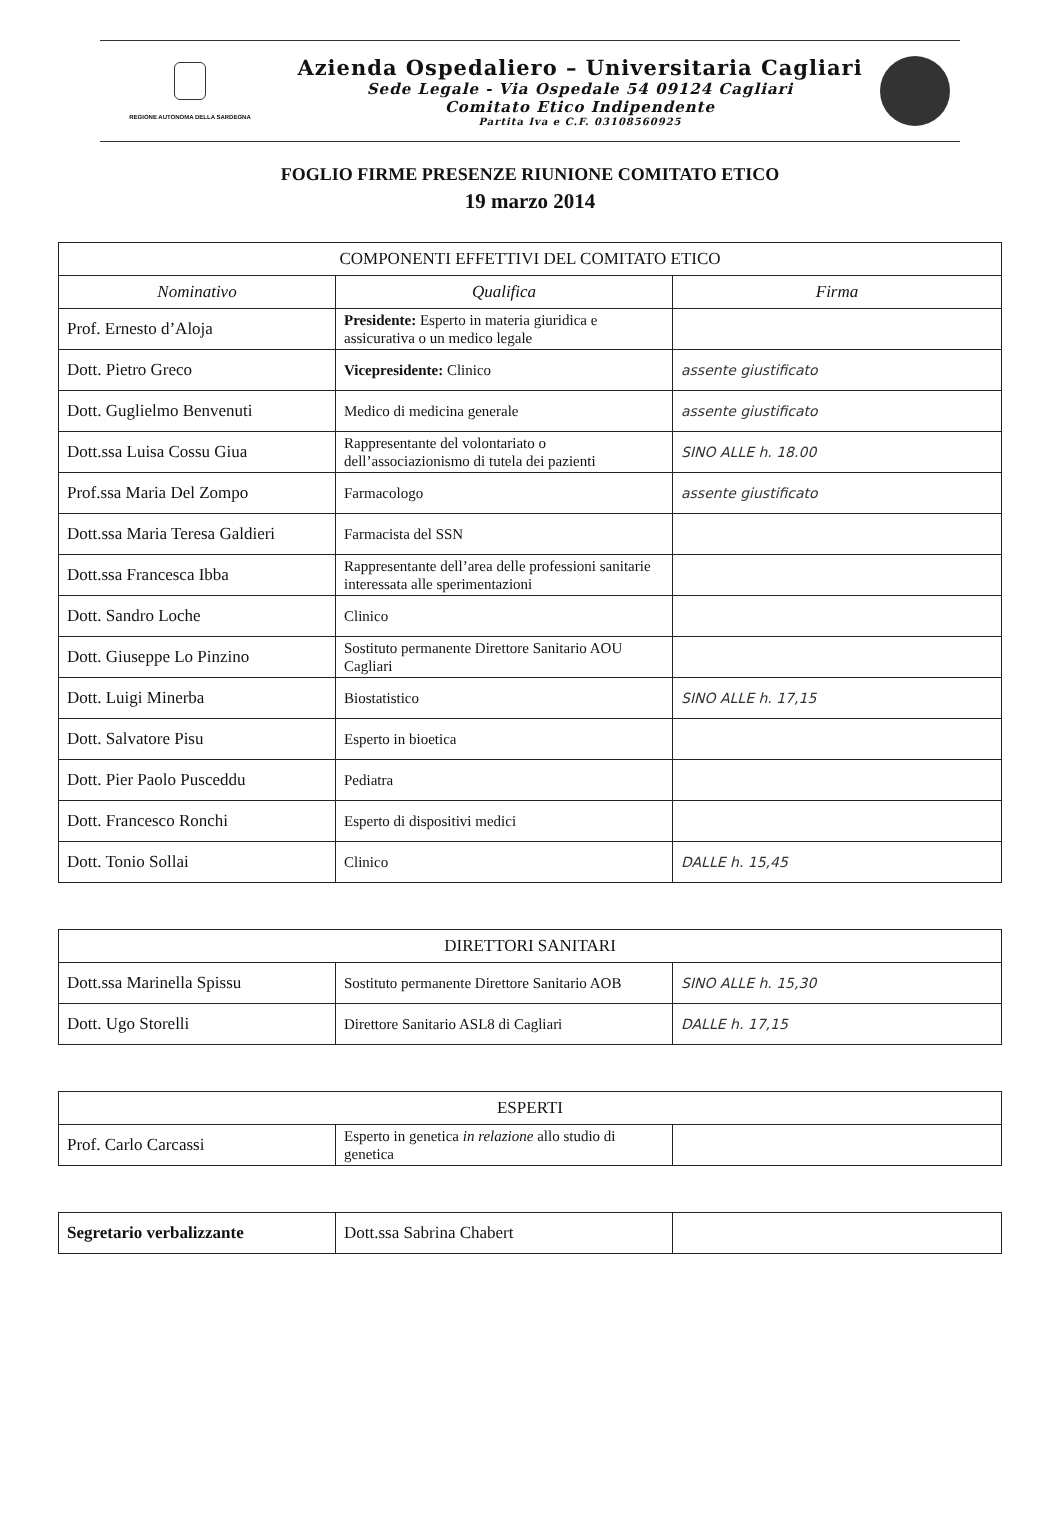REGIONE AUTONOMA DELLA SARDEGNA
Azienda Ospedaliero – Universitaria Cagliari
Sede Legale - Via Ospedale 54 09124 Cagliari
Comitato Etico Indipendente
Partita Iva e C.F. 03108560925
FOGLIO FIRME PRESENZE RIUNIONE COMITATO ETICO
19 marzo 2014
| COMPONENTI EFFETTIVI DEL COMITATO ETICO | | |
| --- | --- | --- |
| Nominativo | Qualifica | Firma |
| Prof. Ernesto d’Aloja | Presidente: Esperto in materia giuridica e assicurativa o un medico legale | |
| Dott. Pietro Greco | Vicepresidente: Clinico | assente giustificato |
| Dott. Guglielmo Benvenuti | Medico di medicina generale | assente giustificato |
| Dott.ssa Luisa Cossu Giua | Rappresentante del volontariato o dell’associazionismo di tutela dei pazienti | SINO ALLE h. 18.00 |
| Prof.ssa Maria Del Zompo | Farmacologo | assente giustificato |
| Dott.ssa Maria Teresa Galdieri | Farmacista del SSN | |
| Dott.ssa Francesca Ibba | Rappresentante dell’area delle professioni sanitarie interessata alle sperimentazioni | |
| Dott. Sandro Loche | Clinico | |
| Dott. Giuseppe Lo Pinzino | Sostituto permanente Direttore Sanitario AOU Cagliari | |
| Dott. Luigi Minerba | Biostatistico | SINO ALLE h. 17,15 |
| Dott. Salvatore Pisu | Esperto in bioetica | |
| Dott. Pier Paolo Pusceddu | Pediatra | |
| Dott. Francesco Ronchi | Esperto di dispositivi medici | |
| Dott. Tonio Sollai | Clinico | DALLE h. 15,45 |
| DIRETTORI SANITARI | | |
| --- | --- | --- |
| Dott.ssa Marinella Spissu | Sostituto permanente Direttore Sanitario AOB | SINO ALLE h. 15,30 |
| Dott. Ugo Storelli | Direttore Sanitario ASL8 di Cagliari | DALLE h. 17,15 |
| ESPERTI | | |
| --- | --- | --- |
| Prof. Carlo Carcassi | Esperto in genetica in relazione allo studio di genetica | |
| Segretario verbalizzante | Dott.ssa Sabrina Chabert | |